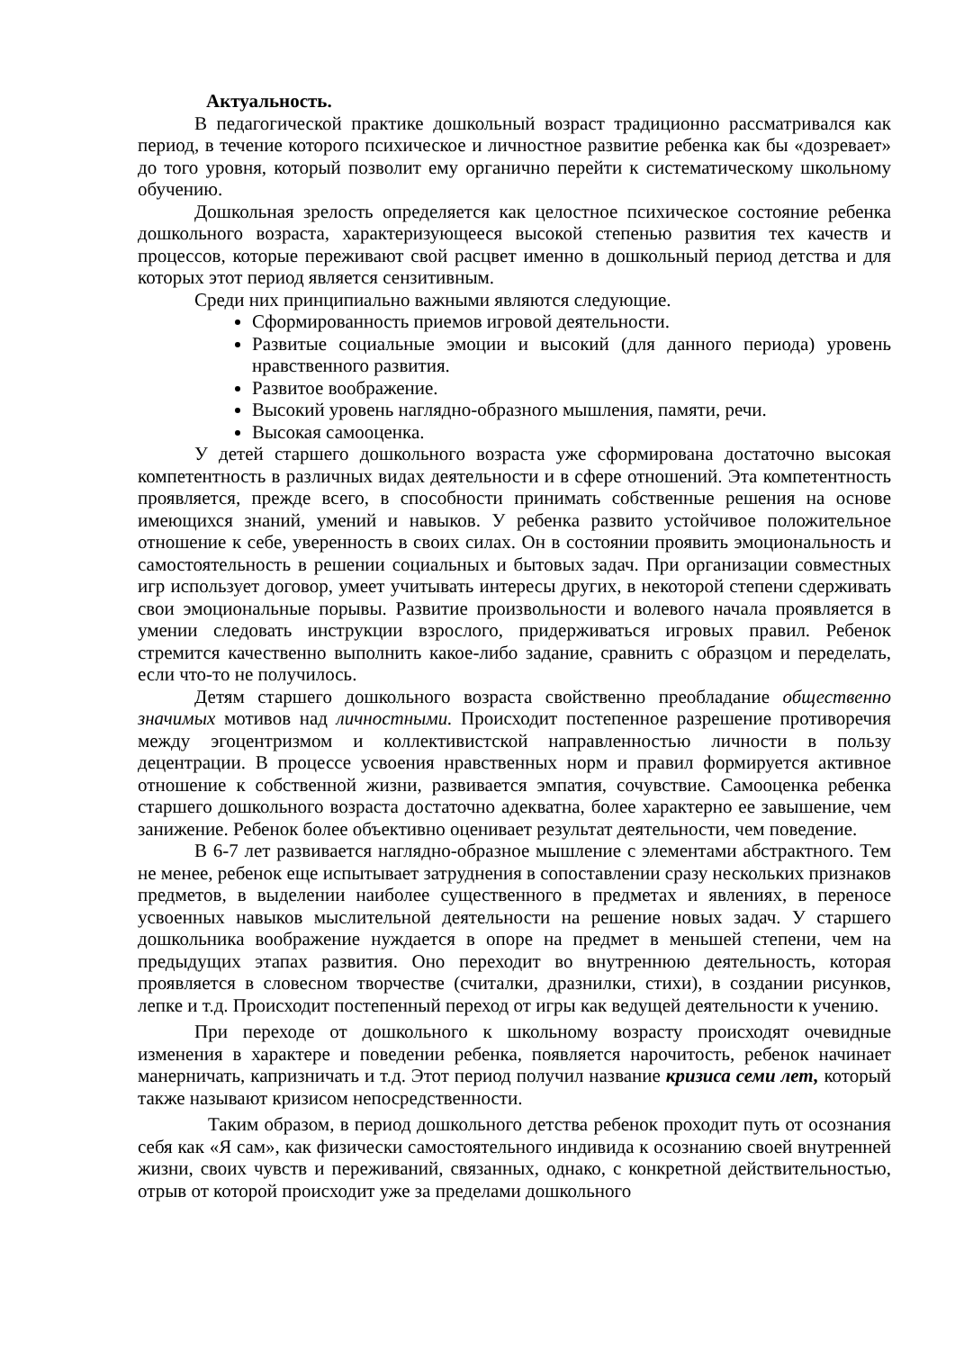Актуальность.
В педагогической практике дошкольный возраст традиционно рассматривался как период, в течение которого психическое и личностное развитие ребенка как бы «дозревает» до того уровня, который позволит ему органично перейти к систематическому школьному обучению.
Дошкольная зрелость определяется как целостное психическое состояние ребенка дошкольного возраста, характеризующееся высокой степенью развития тех качеств и процессов, которые переживают свой расцвет именно в дошкольный период детства и для которых этот период является сензитивным.
Среди них принципиально важными являются следующие.
Сформированность приемов игровой деятельности.
Развитые социальные эмоции и высокий (для данного периода) уровень нравственного развития.
Развитое воображение.
Высокий уровень наглядно-образного мышления, памяти, речи.
Высокая самооценка.
У детей старшего дошкольного возраста уже сформирована достаточно высокая компетентность в различных видах деятельности и в сфере отношений. Эта компетентность проявляется, прежде всего, в способности принимать собственные решения на основе имеющихся знаний, умений и навыков. У ребенка развито устойчивое положительное отношение к себе, уверенность в своих силах. Он в состоянии проявить эмоциональность и самостоятельность в решении социальных и бытовых задач. При организации совместных игр использует договор, умеет учитывать интересы других, в некоторой степени сдерживать свои эмоциональные порывы. Развитие произвольности и волевого начала проявляется в умении следовать инструкции взрослого, придерживаться игровых правил. Ребенок стремится качественно выполнить какое-либо задание, сравнить с образцом и переделать, если что-то не получилось.
Детям старшего дошкольного возраста свойственно преобладание общественно значимых мотивов над личностными. Происходит постепенное разрешение противоречия между эгоцентризмом и коллективистской направленностью личности в пользу децентрации. В процессе усвоения нравственных норм и правил формируется активное отношение к собственной жизни, развивается эмпатия, сочувствие. Самооценка ребенка старшего дошкольного возраста достаточно адекватна, более характерно ее завышение, чем занижение. Ребенок более объективно оценивает результат деятельности, чем поведение.
В 6-7 лет развивается наглядно-образное мышление с элементами абстрактного. Тем не менее, ребенок еще испытывает затруднения в сопоставлении сразу нескольких признаков предметов, в выделении наиболее существенного в предметах и явлениях, в переносе усвоенных навыков мыслительной деятельности на решение новых задач. У старшего дошкольника воображение нуждается в опоре на предмет в меньшей степени, чем на предыдущих этапах развития. Оно переходит во внутреннюю деятельность, которая проявляется в словесном творчестве (считалки, дразнилки, стихи), в создании рисунков, лепке и т.д. Происходит постепенный переход от игры как ведущей деятельности к учению.
При переходе от дошкольного к школьному возрасту происходят очевидные изменения в характере и поведении ребенка, появляется нарочитость, ребенок начинает манерничать, капризничать и т.д. Этот период получил название кризиса семи лет, который также называют кризисом непосредственности.
Таким образом, в период дошкольного детства ребенок проходит путь от осознания себя как «Я сам», как физически самостоятельного индивида к осознанию своей внутренней жизни, своих чувств и переживаний, связанных, однако, с конкретной действительностью, отрыв от которой происходит уже за пределами дошкольного